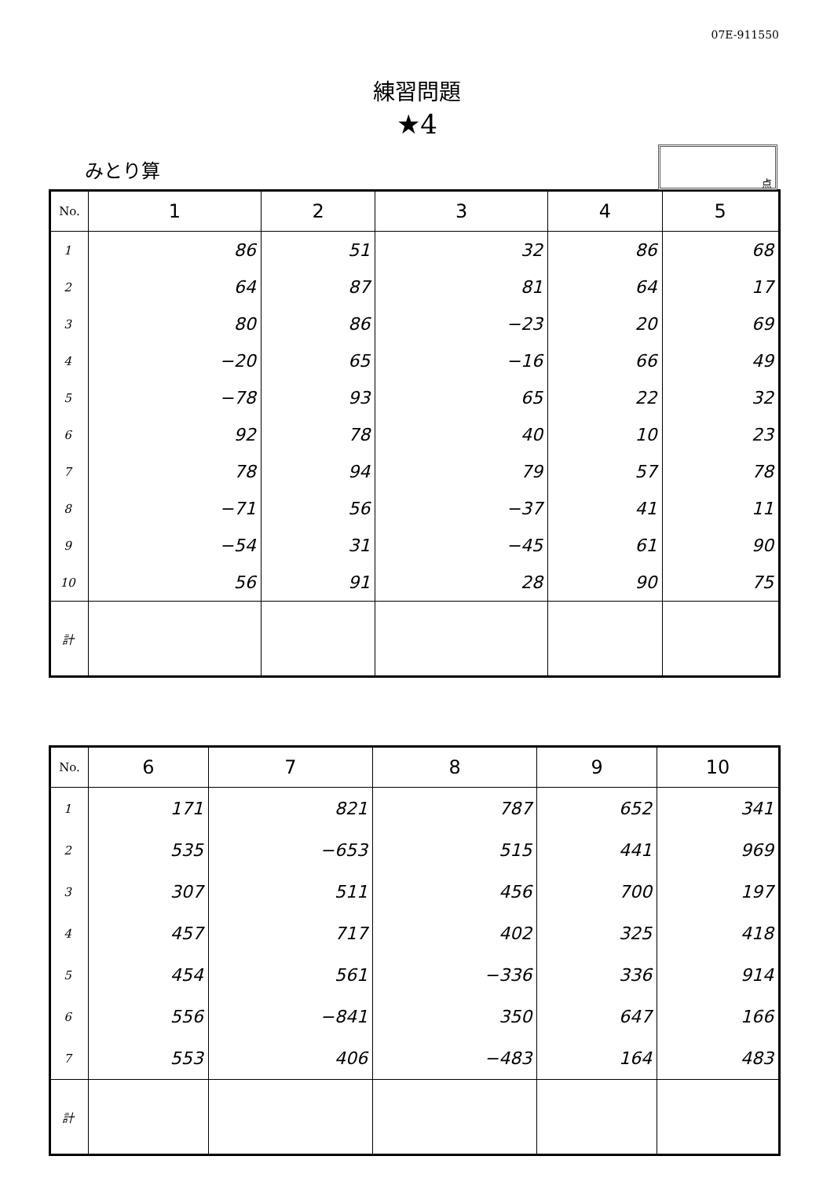07E-911550
練習問題
★4
みとり算
点
| No. | 1 | 2 | 3 | 4 | 5 |
| --- | --- | --- | --- | --- | --- |
| 1 | 86 | 51 | 32 | 86 | 68 |
| 2 | 64 | 87 | 81 | 64 | 17 |
| 3 | 80 | 86 | −23 | 20 | 69 |
| 4 | −20 | 65 | −16 | 66 | 49 |
| 5 | −78 | 93 | 65 | 22 | 32 |
| 6 | 92 | 78 | 40 | 10 | 23 |
| 7 | 78 | 94 | 79 | 57 | 78 |
| 8 | −71 | 56 | −37 | 41 | 11 |
| 9 | −54 | 31 | −45 | 61 | 90 |
| 10 | 56 | 91 | 28 | 90 | 75 |
| 計 | | | | | |
| No. | 6 | 7 | 8 | 9 | 10 |
| --- | --- | --- | --- | --- | --- |
| 1 | 171 | 821 | 787 | 652 | 341 |
| 2 | 535 | −653 | 515 | 441 | 969 |
| 3 | 307 | 511 | 456 | 700 | 197 |
| 4 | 457 | 717 | 402 | 325 | 418 |
| 5 | 454 | 561 | −336 | 336 | 914 |
| 6 | 556 | −841 | 350 | 647 | 166 |
| 7 | 553 | 406 | −483 | 164 | 483 |
| 計 | | | | | |